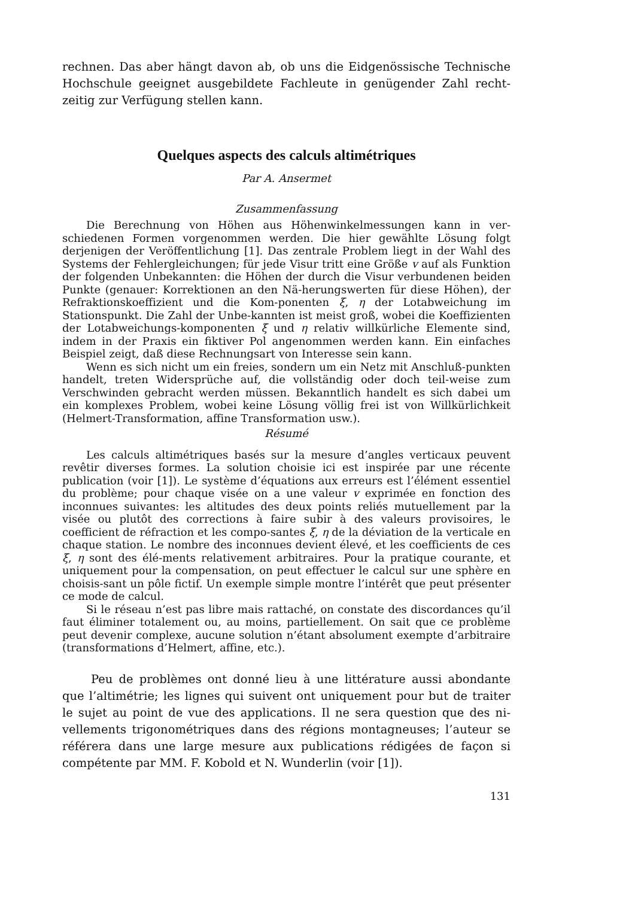rechnen. Das aber hängt davon ab, ob uns die Eidgenössische Technische Hochschule geeignet ausgebildete Fachleute in genügender Zahl recht-zeitig zur Verfügung stellen kann.
Quelques aspects des calculs altimétriques
Par A. Ansermet
Zusammenfassung
Die Berechnung von Höhen aus Höhenwinkelmessungen kann in ver-schiedenen Formen vorgenommen werden. Die hier gewählte Lösung folgt derjenigen der Veröffentlichung [1]. Das zentrale Problem liegt in der Wahl des Systems der Fehlergleichungen; für jede Visur tritt eine Größe v auf als Funktion der folgenden Unbekannten: die Höhen der durch die Visur verbundenen beiden Punkte (genauer: Korrektionen an den Nä-herungswerten für diese Höhen), der Refraktionskoeffizient und die Kom-ponenten ξ, η der Lotabweichung im Stationspunkt. Die Zahl der Unbe-kannten ist meist groß, wobei die Koeffizienten der Lotabweichungs-komponenten ξ und η relativ willkürliche Elemente sind, indem in der Praxis ein fiktiver Pol angenommen werden kann. Ein einfaches Beispiel zeigt, daß diese Rechnungsart von Interesse sein kann.
Wenn es sich nicht um ein freies, sondern um ein Netz mit Anschluß-punkten handelt, treten Widersprüche auf, die vollständig oder doch teil-weise zum Verschwinden gebracht werden müssen. Bekanntlich handelt es sich dabei um ein komplexes Problem, wobei keine Lösung völlig frei ist von Willkürlichkeit (Helmert-Transformation, affine Transformation usw.).
Résumé
Les calculs altimétriques basés sur la mesure d’angles verticaux peuvent revêtir diverses formes. La solution choisie ici est inspirée par une récente publication (voir [1]). Le système d’équations aux erreurs est l’élément essentiel du problème; pour chaque visée on a une valeur v exprimée en fonction des inconnues suivantes: les altitudes des deux points reliés mutuellement par la visée ou plutôt des corrections à faire subir à des valeurs provisoires, le coefficient de réfraction et les compo-santes ξ, η de la déviation de la verticale en chaque station. Le nombre des inconnues devient élevé, et les coefficients de ces ξ, η sont des élé-ments relativement arbitraires. Pour la pratique courante, et uniquement pour la compensation, on peut effectuer le calcul sur une sphère en choisis-sant un pôle fictif. Un exemple simple montre l’intérêt que peut présenter ce mode de calcul.
Si le réseau n’est pas libre mais rattaché, on constate des discordances qu’il faut éliminer totalement ou, au moins, partiellement. On sait que ce problème peut devenir complexe, aucune solution n’étant absolument exempte d’arbitraire (transformations d’Helmert, affine, etc.).
Peu de problèmes ont donné lieu à une littérature aussi abondante que l’altimétrie; les lignes qui suivent ont uniquement pour but de traiter le sujet au point de vue des applications. Il ne sera question que des ni-vellements trigonométriques dans des régions montagneuses; l’auteur se référera dans une large mesure aux publications rédigées de façon si compétente par MM. F. Kobold et N. Wunderlin (voir [1]).
131